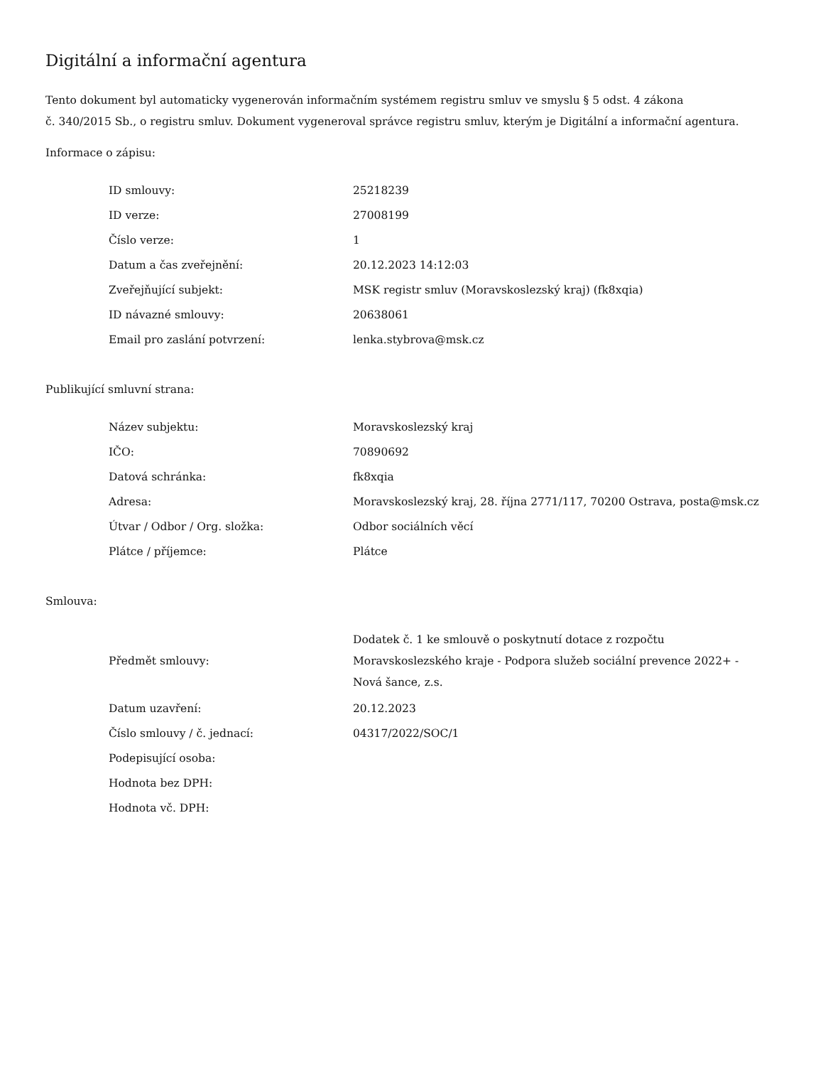Digitální a informační agentura
Tento dokument byl automaticky vygenerován informačním systémem registru smluv ve smyslu § 5 odst. 4 zákona
č. 340/2015 Sb., o registru smluv. Dokument vygeneroval správce registru smluv, kterým je Digitální a informační agentura.
Informace o zápisu:
| ID smlouvy: | 25218239 |
| ID verze: | 27008199 |
| Číslo verze: | 1 |
| Datum a čas zveřejnění: | 20.12.2023 14:12:03 |
| Zveřejňující subjekt: | MSK registr smluv (Moravskoslezský kraj) (fk8xqia) |
| ID návazné smlouvy: | 20638061 |
| Email pro zaslání potvrzení: | lenka.stybrova@msk.cz |
Publikující smluvní strana:
| Název subjektu: | Moravskoslezský kraj |
| IČO: | 70890692 |
| Datová schránka: | fk8xqia |
| Adresa: | Moravskoslezský kraj, 28. října 2771/117, 70200 Ostrava, posta@msk.cz |
| Útvar / Odbor / Org. složka: | Odbor sociálních věcí |
| Plátce / příjemce: | Plátce |
Smlouva:
| Předmět smlouvy: | Dodatek č. 1 ke smlouvě o poskytnutí dotace z rozpočtu Moravskoslezského kraje - Podpora služeb sociální prevence 2022+ - Nová šance, z.s. |
| Datum uzavření: | 20.12.2023 |
| Číslo smlouvy / č. jednací: | 04317/2022/SOC/1 |
| Podepisující osoba: | |
| Hodnota bez DPH: | |
| Hodnota vč. DPH: | |